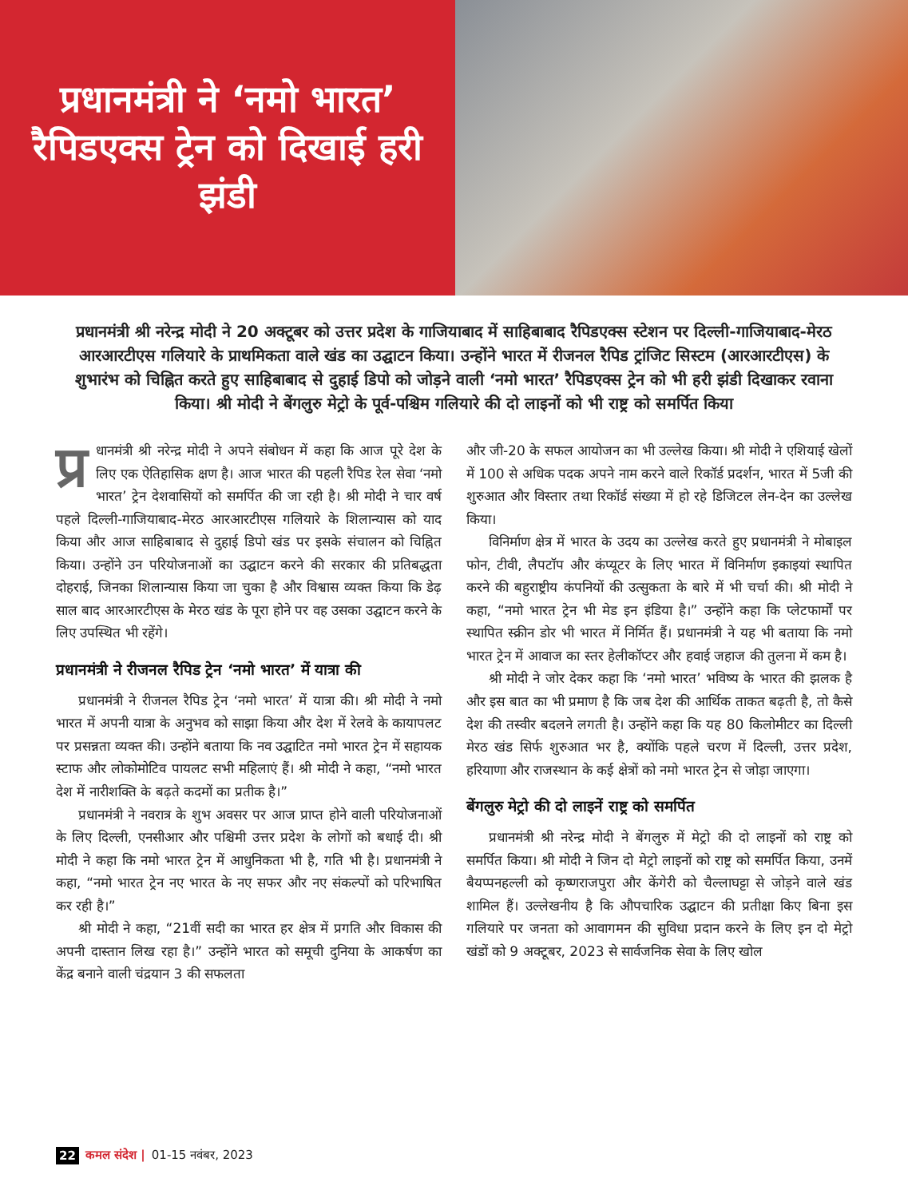प्रधानमंत्री ने ‘नमो भारत’ रैपिडएक्स ट्रेन को दिखाई हरी झंडी
प्रधानमंत्री श्री नरेन्द्र मोदी ने 20 अक्टूबर को उत्तर प्रदेश के गाजियाबाद में साहिबाबाद रैपिडएक्स स्टेशन पर दिल्ली-गाजियाबाद-मेरठ आरआरटीएस गलियारे के प्राथमिकता वाले खंड का उद्घाटन किया। उन्होंने भारत में रीजनल रैपिड ट्रांजिट सिस्टम (आरआरटीएस) के शुभारंभ को चिह्नित करते हुए साहिबाबाद से दुहाई डिपो को जोड़ने वाली ‘नमो भारत’ रैपिडएक्स ट्रेन को भी हरी झंडी दिखाकर रवाना किया। श्री मोदी ने बेंगलुरु मेट्रो के पूर्व-पश्चिम गलियारे की दो लाइनों को भी राष्ट्र को समर्पित किया
प्र धानमंत्री श्री नरेन्द्र मोदी ने अपने संबोधन में कहा कि आज पूरे देश के लिए एक ऐतिहासिक क्षण है। आज भारत की पहली रैपिड रेल सेवा ‘नमो भारत’ ट्रेन देशवासियों को समर्पित की जा रही है। श्री मोदी ने चार वर्ष पहले दिल्ली-गाजियाबाद-मेरठ आरआरटीएस गलियारे के शिलान्यास को याद किया और आज साहिबाबाद से दुहाई डिपो खंड पर इसके संचालन को चिह्नित किया। उन्होंने उन परियोजनाओं का उद्घाटन करने की सरकार की प्रतिबद्धता दोहराई, जिनका शिलान्यास किया जा चुका है और विश्वास व्यक्त किया कि डेढ़ साल बाद आरआरटीएस के मेरठ खंड के पूरा होने पर वह उसका उद्घाटन करने के लिए उपस्थित भी रहेंगे।
प्रधानमंत्री ने रीजनल रैपिड ट्रेन ‘नमो भारत’ में यात्रा की
प्रधानमंत्री ने रीजनल रैपिड ट्रेन ‘नमो भारत’ में यात्रा की। श्री मोदी ने नमो भारत में अपनी यात्रा के अनुभव को साझा किया और देश में रेलवे के कायापलट पर प्रसन्नता व्यक्त की। उन्होंने बताया कि नव उद्घाटित नमो भारत ट्रेन में सहायक स्टाफ और लोकोमोटिव पायलट सभी महिलाएं हैं। श्री मोदी ने कहा, “नमो भारत देश में नारीशक्ति के बढ़ते कदमों का प्रतीक है।”
प्रधानमंत्री ने नवरात्र के शुभ अवसर पर आज प्राप्त होने वाली परियोजनाओं के लिए दिल्ली, एनसीआर और पश्चिमी उत्तर प्रदेश के लोगों को बधाई दी। श्री मोदी ने कहा कि नमो भारत ट्रेन में आधुनिकता भी है, गति भी है। प्रधानमंत्री ने कहा, “नमो भारत ट्रेन नए भारत के नए सफर और नए संकल्पों को परिभाषित कर रही है।”
श्री मोदी ने कहा, “21वीं सदी का भारत हर क्षेत्र में प्रगति और विकास की अपनी दास्तान लिख रहा है।” उन्होंने भारत को समूची दुनिया के आकर्षण का केंद्र बनाने वाली चंद्रयान 3 की सफलता
और जी-20 के सफल आयोजन का भी उल्लेख किया। श्री मोदी ने एशियाई खेलों में 100 से अधिक पदक अपने नाम करने वाले रिकॉर्ड प्रदर्शन, भारत में 5जी की शुरुआत और विस्तार तथा रिकॉर्ड संख्या में हो रहे डिजिटल लेन-देन का उल्लेख किया।
विनिर्माण क्षेत्र में भारत के उदय का उल्लेख करते हुए प्रधानमंत्री ने मोबाइल फोन, टीवी, लैपटॉप और कंप्यूटर के लिए भारत में विनिर्माण इकाइयां स्थापित करने की बहुराष्ट्रीय कंपनियों की उत्सुकता के बारे में भी चर्चा की। श्री मोदी ने कहा, “नमो भारत ट्रेन भी मेड इन इंडिया है।” उन्होंने कहा कि प्लेटफार्मों पर स्थापित स्क्रीन डोर भी भारत में निर्मित हैं। प्रधानमंत्री ने यह भी बताया कि नमो भारत ट्रेन में आवाज का स्तर हेलीकॉप्टर और हवाई जहाज की तुलना में कम है।
श्री मोदी ने जोर देकर कहा कि ‘नमो भारत’ भविष्य के भारत की झलक है और इस बात का भी प्रमाण है कि जब देश की आर्थिक ताकत बढ़ती है, तो कैसे देश की तस्वीर बदलने लगती है। उन्होंने कहा कि यह 80 किलोमीटर का दिल्ली मेरठ खंड सिर्फ शुरुआत भर है, क्योंकि पहले चरण में दिल्ली, उत्तर प्रदेश, हरियाणा और राजस्थान के कई क्षेत्रों को नमो भारत ट्रेन से जोड़ा जाएगा।
बेंगलुरु मेट्रो की दो लाइनें राष्ट्र को समर्पित
प्रधानमंत्री श्री नरेन्द्र मोदी ने बेंगलुरु में मेट्रो की दो लाइनों को राष्ट्र को समर्पित किया। श्री मोदी ने जिन दो मेट्रो लाइनों को राष्ट्र को समर्पित किया, उनमें बैयप्पनहल्ली को कृष्णराजपुरा और केंगेरी को चैल्लाघट्टा से जोड़ने वाले खंड शामिल हैं। उल्लेखनीय है कि औपचारिक उद्घाटन की प्रतीक्षा किए बिना इस गलियारे पर जनता को आवागमन की सुविधा प्रदान करने के लिए इन दो मेट्रो खंडों को 9 अक्टूबर, 2023 से सार्वजनिक सेवा के लिए खोल
22 कमल संदेश | 01-15 नवंबर, 2023